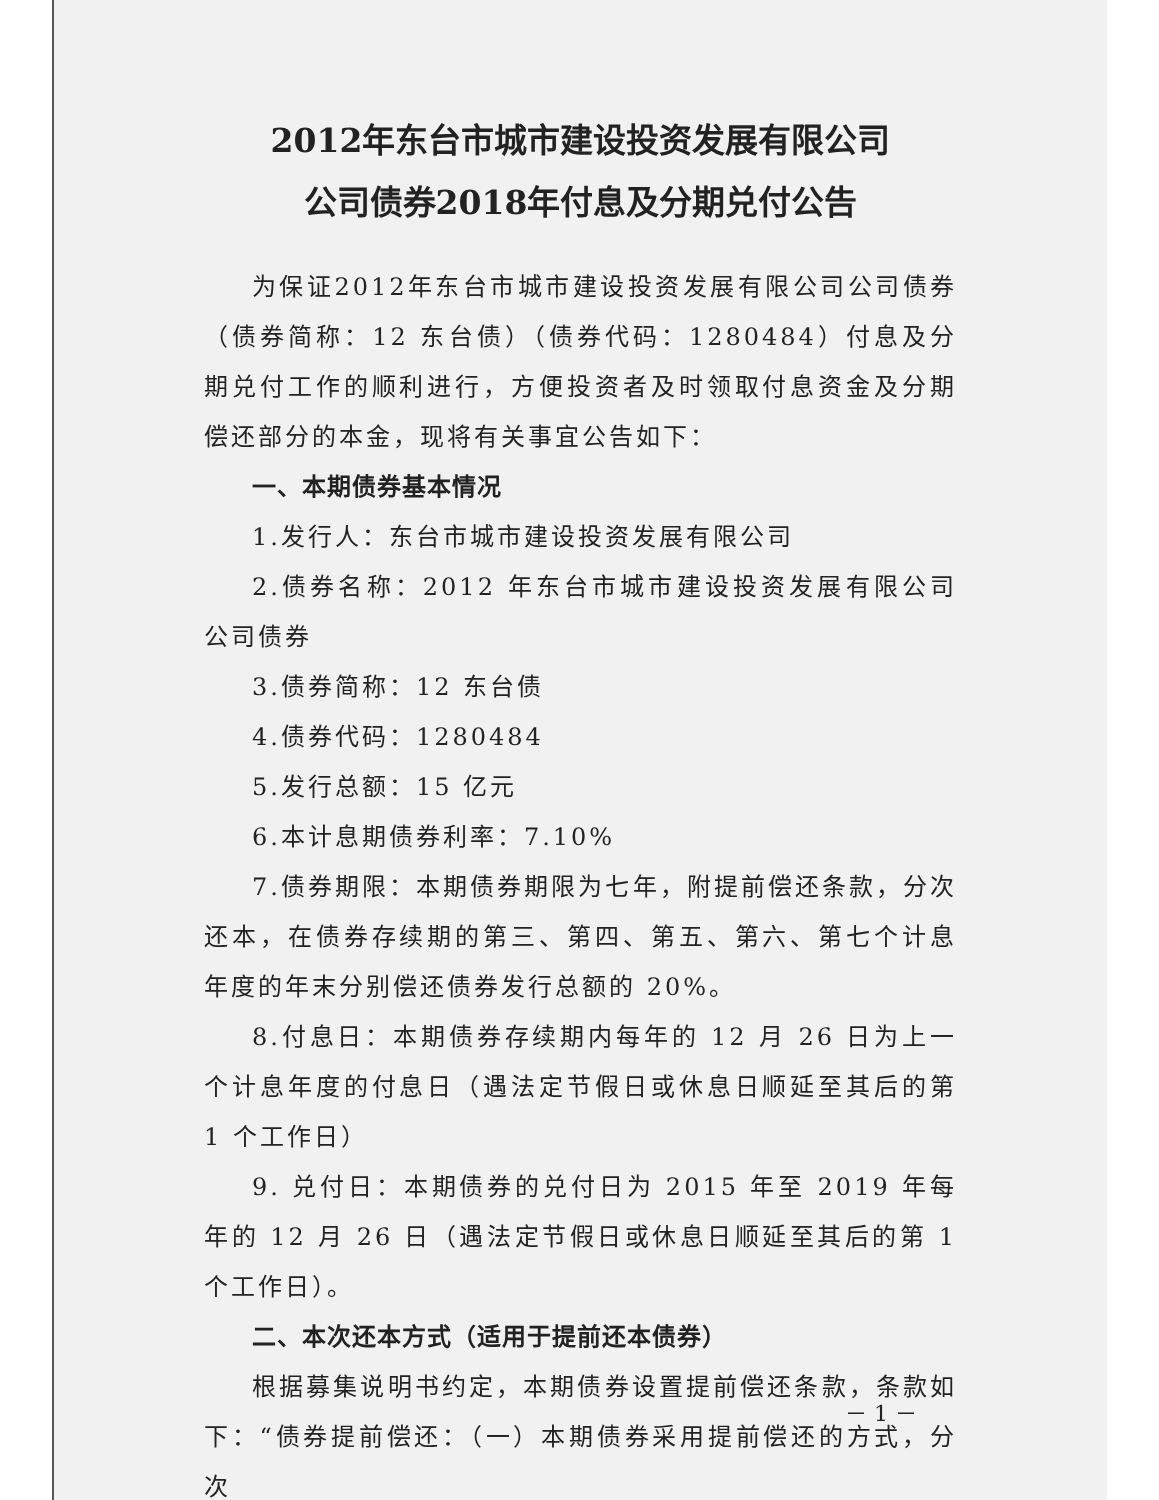2012年东台市城市建设投资发展有限公司
公司债券2018年付息及分期兑付公告
为保证2012年东台市城市建设投资发展有限公司公司债券（债券简称：12 东台债）（债券代码：1280484）付息及分期兑付工作的顺利进行，方便投资者及时领取付息资金及分期偿还部分的本金，现将有关事宜公告如下：
一、本期债券基本情况
1.发行人：东台市城市建设投资发展有限公司
2.债券名称：2012 年东台市城市建设投资发展有限公司公司债券
3.债券简称：12 东台债
4.债券代码：1280484
5.发行总额：15 亿元
6.本计息期债券利率：7.10%
7.债券期限：本期债券期限为七年，附提前偿还条款，分次还本，在债券存续期的第三、第四、第五、第六、第七个计息年度的年末分别偿还债券发行总额的 20%。
8.付息日：本期债券存续期内每年的 12 月 26 日为上一个计息年度的付息日（遇法定节假日或休息日顺延至其后的第 1 个工作日）
9. 兑付日：本期债券的兑付日为 2015 年至 2019 年每年的 12 月 26 日（遇法定节假日或休息日顺延至其后的第 1 个工作日）。
二、本次还本方式（适用于提前还本债券）
根据募集说明书约定，本期债券设置提前偿还条款，条款如下：“债券提前偿还：（一）本期债券采用提前偿还的方式，分次
－ 1 －